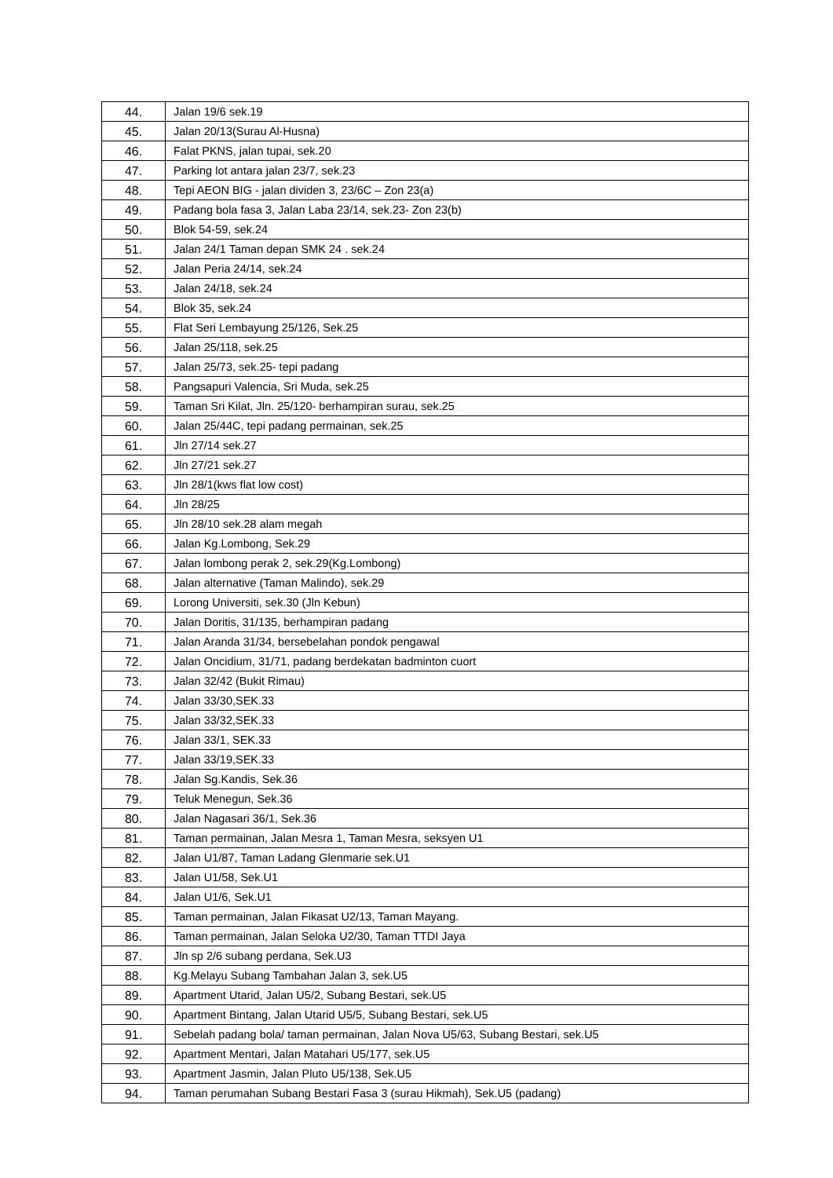| 44. | Jalan 19/6 sek.19 |
| 45. | Jalan 20/13(Surau Al-Husna) |
| 46. | Falat PKNS, jalan tupai, sek.20 |
| 47. | Parking lot antara jalan 23/7, sek.23 |
| 48. | Tepi AEON BIG - jalan dividen 3, 23/6C – Zon 23(a) |
| 49. | Padang bola fasa 3, Jalan Laba 23/14, sek.23- Zon 23(b) |
| 50. | Blok 54-59, sek.24 |
| 51. | Jalan 24/1 Taman depan SMK 24 . sek.24 |
| 52. | Jalan Peria 24/14, sek.24 |
| 53. | Jalan 24/18, sek.24 |
| 54. | Blok 35, sek.24 |
| 55. | Flat Seri Lembayung 25/126, Sek.25 |
| 56. | Jalan 25/118, sek.25 |
| 57. | Jalan 25/73, sek.25- tepi padang |
| 58. | Pangsapuri Valencia, Sri Muda, sek.25 |
| 59. | Taman Sri Kilat, Jln. 25/120- berhampiran surau, sek.25 |
| 60. | Jalan 25/44C, tepi padang permainan, sek.25 |
| 61. | Jln 27/14 sek.27 |
| 62. | Jln 27/21 sek.27 |
| 63. | Jln 28/1(kws flat low cost) |
| 64. | Jln 28/25 |
| 65. | Jln 28/10 sek.28 alam megah |
| 66. | Jalan Kg.Lombong, Sek.29 |
| 67. | Jalan lombong perak 2, sek.29(Kg.Lombong) |
| 68. | Jalan alternative (Taman Malindo), sek.29 |
| 69. | Lorong Universiti, sek.30 (Jln Kebun) |
| 70. | Jalan Doritis, 31/135, berhampiran padang |
| 71. | Jalan Aranda 31/34, bersebelahan pondok pengawal |
| 72. | Jalan Oncidium, 31/71, padang berdekatan badminton cuort |
| 73. | Jalan 32/42 (Bukit Rimau) |
| 74. | Jalan 33/30,SEK.33 |
| 75. | Jalan 33/32,SEK.33 |
| 76. | Jalan 33/1, SEK.33 |
| 77. | Jalan 33/19,SEK.33 |
| 78. | Jalan Sg.Kandis, Sek.36 |
| 79. | Teluk Menegun, Sek.36 |
| 80. | Jalan Nagasari 36/1, Sek.36 |
| 81. | Taman permainan, Jalan Mesra 1, Taman Mesra, seksyen U1 |
| 82. | Jalan U1/87, Taman Ladang Glenmarie sek.U1 |
| 83. | Jalan U1/58, Sek.U1 |
| 84. | Jalan U1/6, Sek.U1 |
| 85. | Taman permainan, Jalan Fikasat U2/13, Taman Mayang. |
| 86. | Taman permainan, Jalan Seloka U2/30, Taman TTDI Jaya |
| 87. | Jln sp 2/6 subang perdana, Sek.U3 |
| 88. | Kg.Melayu Subang Tambahan Jalan 3, sek.U5 |
| 89. | Apartment Utarid, Jalan U5/2, Subang Bestari, sek.U5 |
| 90. | Apartment Bintang, Jalan Utarid U5/5, Subang Bestari, sek.U5 |
| 91. | Sebelah padang bola/ taman permainan, Jalan Nova U5/63, Subang Bestari, sek.U5 |
| 92. | Apartment Mentari, Jalan Matahari U5/177, sek.U5 |
| 93. | Apartment Jasmin, Jalan Pluto U5/138, Sek.U5 |
| 94. | Taman perumahan Subang Bestari Fasa 3 (surau Hikmah), Sek.U5 (padang) |